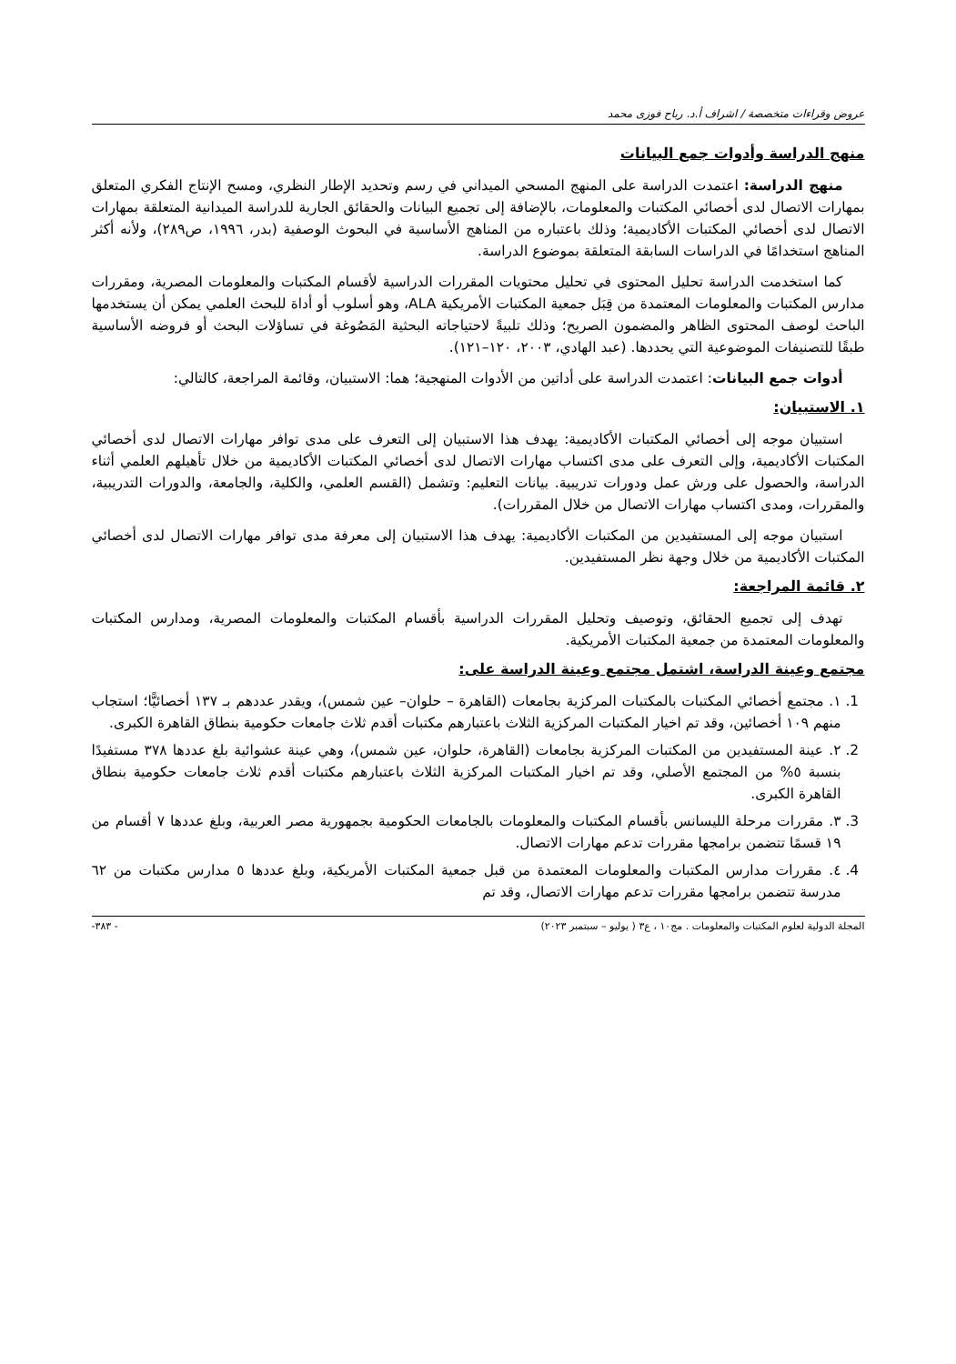عروض وقراءات متخصصة / اشراف أ.د. رباح فوزى محمد
منهج الدراسة وأدوات جمع البيانات
منهج الدراسة: اعتمدت الدراسة على المنهج المسحي الميداني في رسم وتحديد الإطار النظري، ومسح الإنتاج الفكري المتعلق بمهارات الاتصال لدى أخصائي المكتبات والمعلومات، بالإضافة إلى تجميع البيانات والحقائق الجارية للدراسة الميدانية المتعلقة بمهارات الاتصال لدى أخصائي المكتبات الأكاديمية؛ وذلك باعتباره من المناهج الأساسية في البحوث الوصفية (بدر، ١٩٩٦، ص٢٨٩)، ولأنه أكثر المناهج استخدامًا في الدراسات السابقة المتعلقة بموضوع الدراسة.
كما استخدمت الدراسة تحليل المحتوى في تحليل محتويات المقررات الدراسية لأقسام المكتبات والمعلومات المصرية، ومقررات مدارس المكتبات والمعلومات المعتمدة من قِبَل جمعية المكتبات الأمريكية ALA، وهو أسلوب أو أداة للبحث العلمي يمكن أن يستخدمها الباحث لوصف المحتوى الظاهر والمضمون الصريح؛ وذلك تلبيةً لاحتياجاته البحثية المَصُوغة في تساؤلات البحث أو فروضه الأساسية طبقًا للتصنيفات الموضوعية التي يحددها. (عبد الهادي، ٢٠٠٣، ١٢٠–١٢١).
أدوات جمع البيانات: اعتمدت الدراسة على أداتين من الأدوات المنهجية؛ هما: الاستبيان، وقائمة المراجعة، كالتالي:
١. الاستبيان:
استبيان موجه إلى أخصائي المكتبات الأكاديمية: يهدف هذا الاستبيان إلى التعرف على مدى توافر مهارات الاتصال لدى أخصائي المكتبات الأكاديمية، وإلى التعرف على مدى اكتساب مهارات الاتصال لدى أخصائي المكتبات الأكاديمية من خلال تأهيلهم العلمي أثناء الدراسة، والحصول على ورش عمل ودورات تدريبية. بيانات التعليم: وتشمل (القسم العلمي، والكلية، والجامعة، والدورات التدريبية، والمقررات، ومدى اكتساب مهارات الاتصال من خلال المقررات).
استبيان موجه إلى المستفيدين من المكتبات الأكاديمية: يهدف هذا الاستبيان إلى معرفة مدى توافر مهارات الاتصال لدى أخصائي المكتبات الأكاديمية من خلال وجهة نظر المستفيدين.
٢. قائمة المراجعة:
تهدف إلى تجميع الحقائق، وتوصيف وتحليل المقررات الدراسية بأقسام المكتبات والمعلومات المصرية، ومدارس المكتبات والمعلومات المعتمدة من جمعية المكتبات الأمريكية.
مجتمع وعينة الدراسة، اشتمل مجتمع وعينة الدراسة على:
1. ١. مجتمع أخصائي المكتبات بالمكتبات المركزية بجامعات (القاهرة – حلوان– عين شمس)، ويقدر عددهم بـ ١٣٧ أخصائيًّا؛ استجاب منهم ١٠٩ أخصائين، وقد تم اخيار المكتبات المركزية الثلاث باعتبارهم مكتبات أقدم ثلاث جامعات حكومية بنطاق القاهرة الكبرى.
2. ٢. عينة المستفيدين من المكتبات المركزية بجامعات (القاهرة، حلوان، عين شمس)، وهي عينة عشوائية بلغ عددها ٣٧٨ مستفيدًا بنسبة ٥% من المجتمع الأصلي، وقد تم اخيار المكتبات المركزية الثلاث باعتبارهم مكتبات أقدم ثلاث جامعات حكومية بنطاق القاهرة الكبرى.
3. ٣. مقررات مرحلة الليسانس بأقسام المكتبات والمعلومات بالجامعات الحكومية بجمهورية مصر العربية، وبلغ عددها ٧ أقسام من ١٩ قسمًا تتضمن برامجها مقررات تدعم مهارات الاتصال.
4. ٤. مقررات مدارس المكتبات والمعلومات المعتمدة من قبل جمعية المكتبات الأمريكية، وبلغ عددها ٥ مدارس مكتبات من ٦٢ مدرسة تتضمن برامجها مقررات تدعم مهارات الاتصال، وقد تم
المجلة الدولية لعلوم المكتبات والمعلومات . مج١٠ ، ع٣ ( يوليو – سبتمبر ٢٠٢٣) - ٣٨٣-